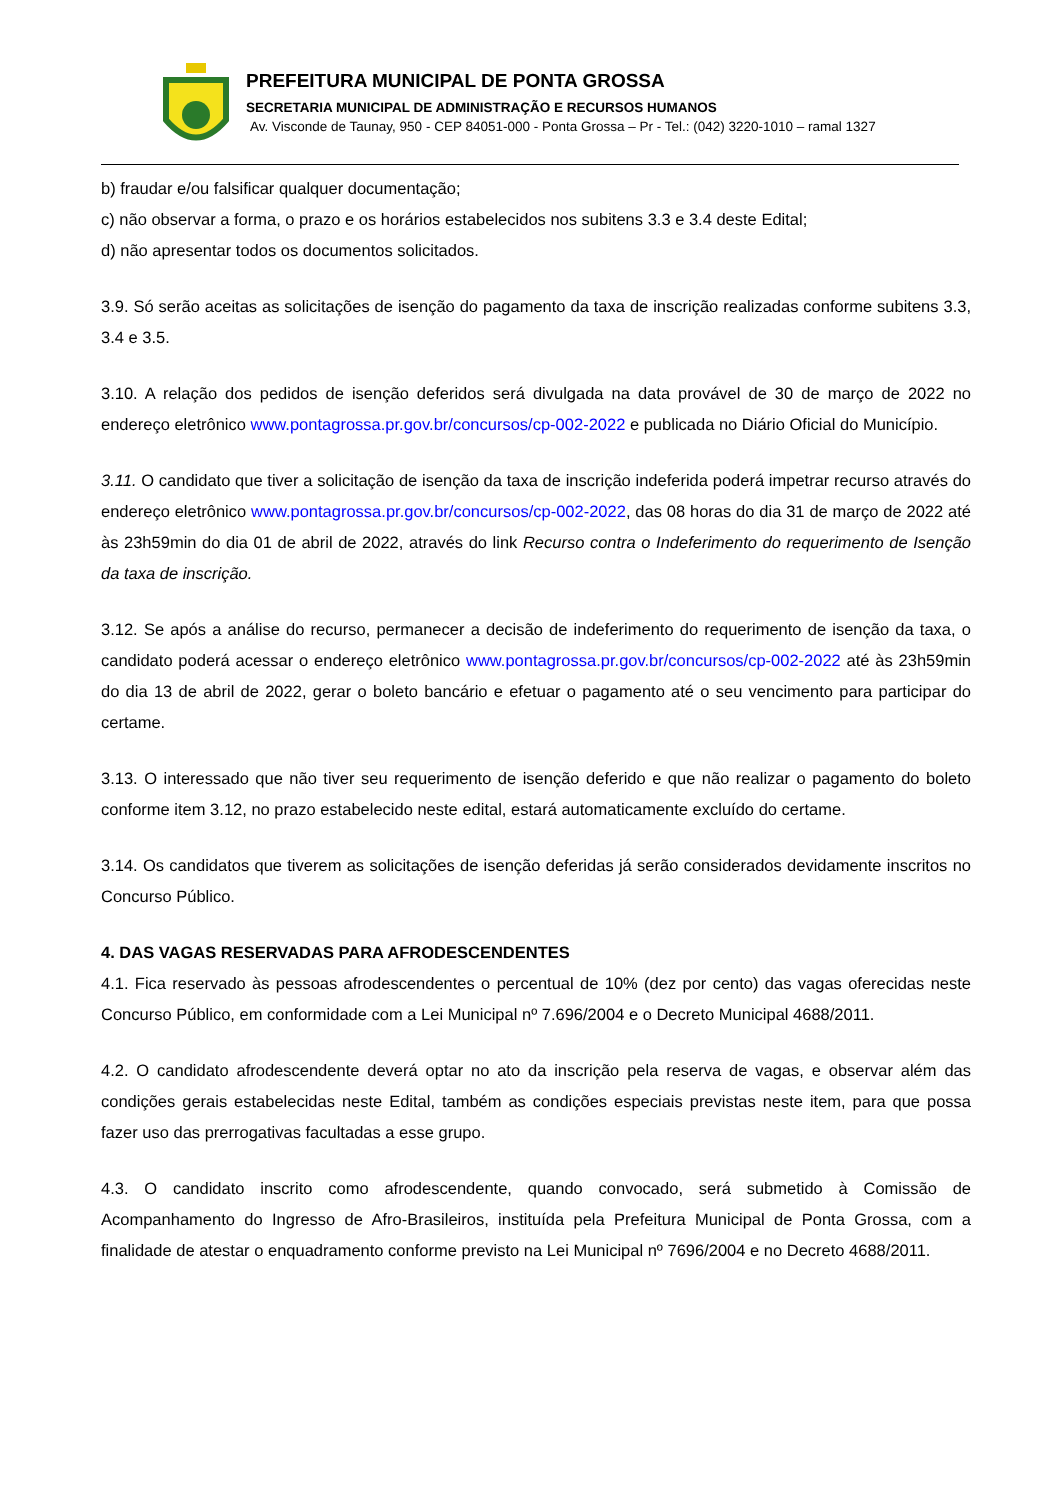PREFEITURA MUNICIPAL DE PONTA GROSSA
SECRETARIA MUNICIPAL DE ADMINISTRAÇÃO E RECURSOS HUMANOS
Av. Visconde de Taunay, 950 - CEP 84051-000 - Ponta Grossa – Pr - Tel.: (042) 3220-1010 – ramal 1327
b) fraudar e/ou falsificar qualquer documentação;
c) não observar a forma, o prazo e os horários estabelecidos nos subitens 3.3 e 3.4 deste Edital;
d) não apresentar todos os documentos solicitados.
3.9. Só serão aceitas as solicitações de isenção do pagamento da taxa de inscrição realizadas conforme subitens 3.3, 3.4 e 3.5.
3.10. A relação dos pedidos de isenção deferidos será divulgada na data provável de 30 de março de 2022 no endereço eletrônico www.pontagrossa.pr.gov.br/concursos/cp-002-2022 e publicada no Diário Oficial do Município.
3.11. O candidato que tiver a solicitação de isenção da taxa de inscrição indeferida poderá impetrar recurso através do endereço eletrônico www.pontagrossa.pr.gov.br/concursos/cp-002-2022, das 08 horas do dia 31 de março de 2022 até às 23h59min do dia 01 de abril de 2022, através do link Recurso contra o Indeferimento do requerimento de Isenção da taxa de inscrição.
3.12. Se após a análise do recurso, permanecer a decisão de indeferimento do requerimento de isenção da taxa, o candidato poderá acessar o endereço eletrônico www.pontagrossa.pr.gov.br/concursos/cp-002-2022 até às 23h59min do dia 13 de abril de 2022, gerar o boleto bancário e efetuar o pagamento até o seu vencimento para participar do certame.
3.13. O interessado que não tiver seu requerimento de isenção deferido e que não realizar o pagamento do boleto conforme item 3.12, no prazo estabelecido neste edital, estará automaticamente excluído do certame.
3.14. Os candidatos que tiverem as solicitações de isenção deferidas já serão considerados devidamente inscritos no Concurso Público.
4. DAS VAGAS RESERVADAS PARA AFRODESCENDENTES
4.1. Fica reservado às pessoas afrodescendentes o percentual de 10% (dez por cento) das vagas oferecidas neste Concurso Público, em conformidade com a Lei Municipal nº 7.696/2004 e o Decreto Municipal 4688/2011.
4.2. O candidato afrodescendente deverá optar no ato da inscrição pela reserva de vagas, e observar além das condições gerais estabelecidas neste Edital, também as condições especiais previstas neste item, para que possa fazer uso das prerrogativas facultadas a esse grupo.
4.3. O candidato inscrito como afrodescendente, quando convocado, será submetido à Comissão de Acompanhamento do Ingresso de Afro-Brasileiros, instituída pela Prefeitura Municipal de Ponta Grossa, com a finalidade de atestar o enquadramento conforme previsto na Lei Municipal nº 7696/2004 e no Decreto 4688/2011.